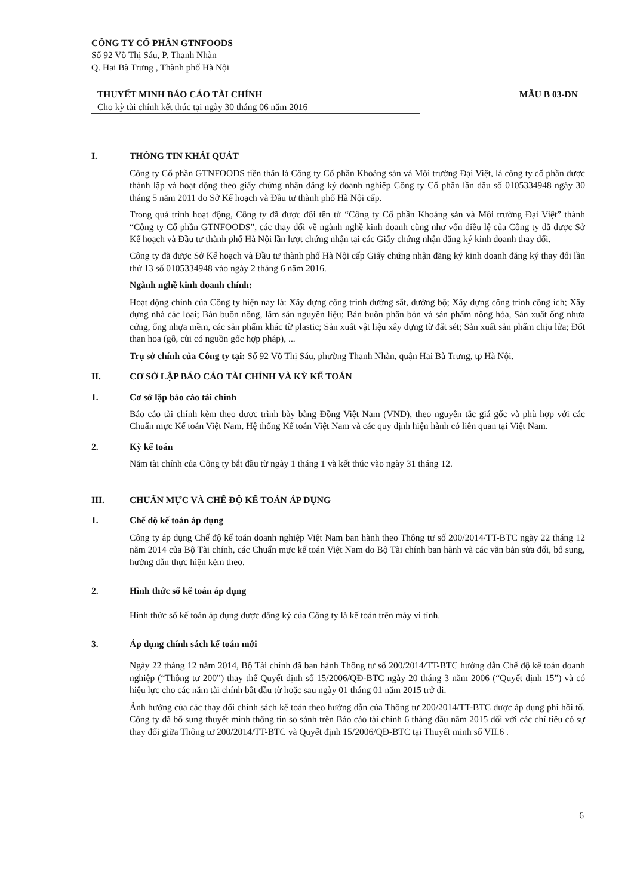CÔNG TY CỔ PHẦN GTNFOODS
Số 92 Võ Thị Sáu, P. Thanh Nhàn
Q. Hai Bà Trưng , Thành phố Hà Nội
THUYẾT MINH BÁO CÁO TÀI CHÍNH
Cho kỳ tài chính kết thúc tại ngày 30 tháng 06 năm 2016
MẪU B 03-DN
I. THÔNG TIN KHÁI QUÁT
Công ty Cổ phần GTNFOODS tiền thân là Công ty Cổ phần Khoáng sản và Môi trường Đại Việt, là công ty cổ phần được thành lập và hoạt động theo giấy chứng nhận đăng ký doanh nghiệp Công ty Cổ phần lần đầu số 0105334948 ngày 30 tháng 5 năm 2011 do Sở Kế hoạch và Đầu tư thành phố Hà Nội cấp.
Trong quá trình hoạt động, Công ty đã được đổi tên từ “Công ty Cổ phần Khoáng sản và Môi trường Đại Việt” thành “Công ty Cổ phần GTNFOODS”, các thay đổi về ngành nghề kinh doanh cũng như vốn điều lệ của Công ty đã được Sở Kế hoạch và Đầu tư thành phố Hà Nội lần lượt chứng nhận tại các Giấy chứng nhận đăng ký kinh doanh thay đổi.
Công ty đã được Sở Kế hoạch và Đầu tư thành phố Hà Nội cấp Giấy chứng nhận đăng ký kinh doanh đăng ký thay đổi lần thứ 13 số 0105334948 vào ngày 2 tháng 6 năm 2016.
Ngành nghề kinh doanh chính:
Hoạt động chính của Công ty hiện nay là: Xây dựng công trình đường sắt, đường bộ; Xây dựng công trình công ích; Xây dựng nhà các loại; Bán buôn nông, lâm sản nguyên liệu; Bán buôn phân bón và sản phẩm nông hóa, Sản xuất ống nhựa cứng, ống nhựa mềm, các sản phẩm khác từ plastic; Sản xuất vật liệu xây dựng từ đất sét; Sản xuất sản phẩm chịu lửa; Đốt than hoa (gỗ, củi có nguồn gốc hợp pháp), ...
Trụ sở chính của Công ty tại: Số 92 Võ Thị Sáu, phường Thanh Nhàn, quận Hai Bà Trưng, tp Hà Nội.
II. CƠ SỞ LẬP BÁO CÁO TÀI CHÍNH VÀ KỲ KẾ TOÁN
1. Cơ sở lập báo cáo tài chính
Báo cáo tài chính kèm theo được trình bày bằng Đồng Việt Nam (VND), theo nguyên tắc giá gốc và phù hợp với các Chuẩn mực Kế toán Việt Nam, Hệ thống Kế toán Việt Nam và các quy định hiện hành có liên quan tại Việt Nam.
2. Kỳ kế toán
Năm tài chính của Công ty bắt đầu từ ngày 1 tháng 1 và kết thúc vào ngày 31 tháng 12.
III. CHUẨN MỰC VÀ CHẾ ĐỘ KẾ TOÁN ÁP DỤNG
1. Chế độ kế toán áp dụng
Công ty áp dụng Chế độ kế toán doanh nghiệp Việt Nam ban hành theo Thông tư số 200/2014/TT-BTC ngày 22 tháng 12 năm 2014 của Bộ Tài chính, các Chuẩn mực kế toán Việt Nam do Bộ Tài chính ban hành và các văn bản sửa đổi, bổ sung, hướng dẫn thực hiện kèm theo.
2. Hình thức sổ kế toán áp dụng
Hình thức sổ kế toán áp dụng được đăng ký của Công ty là kế toán trên máy vi tính.
3. Áp dụng chính sách kế toán mới
Ngày 22 tháng 12 năm 2014, Bộ Tài chính đã ban hành Thông tư số 200/2014/TT-BTC hướng dẫn Chế độ kế toán doanh nghiệp (“Thông tư 200”) thay thế Quyết định số 15/2006/QĐ-BTC ngày 20 tháng 3 năm 2006 (“Quyết định 15”) và có hiệu lực cho các năm tài chính bắt đầu từ hoặc sau ngày 01 tháng 01 năm 2015 trở đi.
Ảnh hưởng của các thay đổi chính sách kế toán theo hướng dẫn của Thông tư 200/2014/TT-BTC được áp dụng phi hồi tố. Công ty đã bổ sung thuyết minh thông tin so sánh trên Báo cáo tài chính 6 tháng đầu năm 2015 đối với các chỉ tiêu có sự thay đổi giữa Thông tư 200/2014/TT-BTC và Quyết định 15/2006/QĐ-BTC tại Thuyết minh số VII.6 .
6